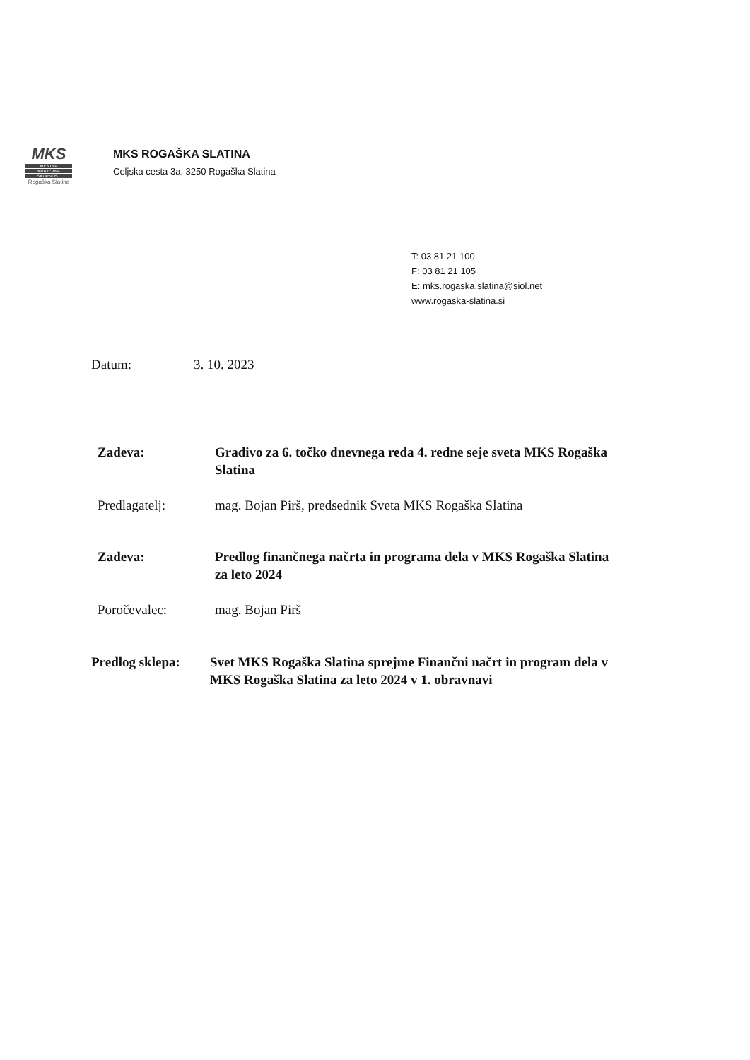MKS
MESTNA
KRAJEVNA
SKUPNOST
Rogaška Slatina
MKS ROGAŠKA SLATINA
Celjska cesta 3a, 3250 Rogaška Slatina
T: 03 81 21 100
F: 03 81 21 105
E: mks.rogaska.slatina@siol.net
www.rogaska-slatina.si
Datum: 3. 10. 2023
Zadeva: Gradivo za 6. točko dnevnega reda 4. redne seje sveta MKS Rogaška Slatina
Predlagatelj: mag. Bojan Pirš, predsednik Sveta MKS Rogaška Slatina
Zadeva: Predlog finančnega načrta in programa dela v MKS Rogaška Slatina za leto 2024
Poročevalec: mag. Bojan Pirš
Predlog sklepa:
Svet MKS Rogaška Slatina sprejme Finančni načrt in program dela v MKS Rogaška Slatina za leto 2024 v 1. obravnavi